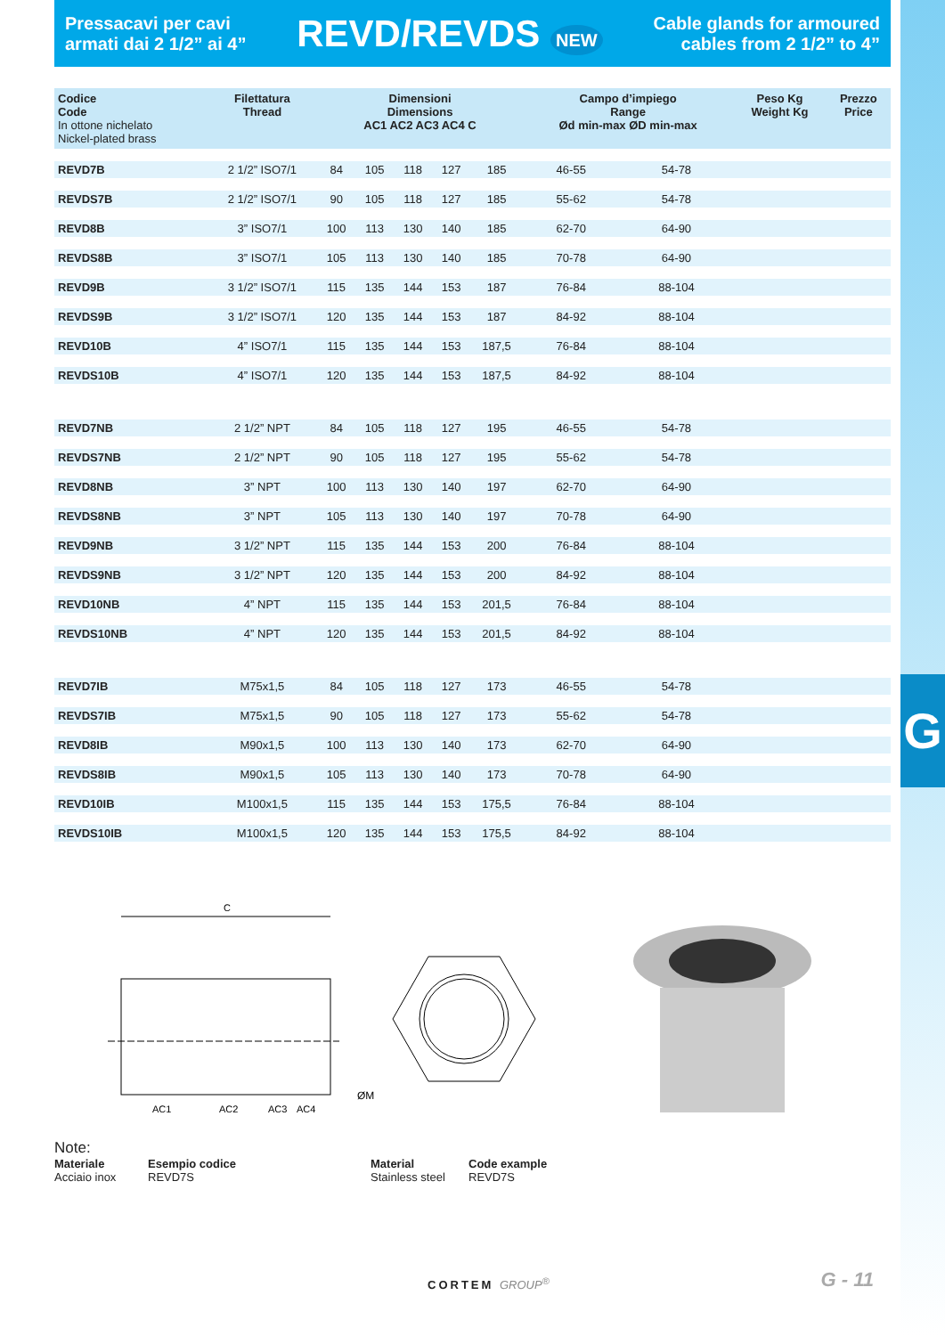G
Pressacavi per cavi
armati dai 2 1/2” ai 4”
REVD/REVDS NEW
Cable glands for armoured
cables from 2 1/2” to 4”
| Codice Code In ottone nichelato Nickel-plated brass | Filettatura Thread | Dimensioni Dimensions AC1 AC2 AC3 AC4 C | | | | | Campo d’impiego Range Ød min-max ØD min-max | | Peso Kg Weight Kg | Prezzo Price |
| --- | --- | --- | --- | --- | --- | --- | --- | --- | --- | --- |
| REVD7B | 2 1/2” ISO7/1 | 84 | 105 | 118 | 127 | 185 | 46-55 | 54-78 | | |
| REVDS7B | 2 1/2” ISO7/1 | 90 | 105 | 118 | 127 | 185 | 55-62 | 54-78 | | |
| REVD8B | 3” ISO7/1 | 100 | 113 | 130 | 140 | 185 | 62-70 | 64-90 | | |
| REVDS8B | 3” ISO7/1 | 105 | 113 | 130 | 140 | 185 | 70-78 | 64-90 | | |
| REVD9B | 3 1/2” ISO7/1 | 115 | 135 | 144 | 153 | 187 | 76-84 | 88-104 | | |
| REVDS9B | 3 1/2” ISO7/1 | 120 | 135 | 144 | 153 | 187 | 84-92 | 88-104 | | |
| REVD10B | 4” ISO7/1 | 115 | 135 | 144 | 153 | 187,5 | 76-84 | 88-104 | | |
| REVDS10B | 4” ISO7/1 | 120 | 135 | 144 | 153 | 187,5 | 84-92 | 88-104 | | |
| REVD7NB | 2 1/2” NPT | 84 | 105 | 118 | 127 | 195 | 46-55 | 54-78 | | |
| REVDS7NB | 2 1/2” NPT | 90 | 105 | 118 | 127 | 195 | 55-62 | 54-78 | | |
| REVD8NB | 3” NPT | 100 | 113 | 130 | 140 | 197 | 62-70 | 64-90 | | |
| REVDS8NB | 3” NPT | 105 | 113 | 130 | 140 | 197 | 70-78 | 64-90 | | |
| REVD9NB | 3 1/2” NPT | 115 | 135 | 144 | 153 | 200 | 76-84 | 88-104 | | |
| REVDS9NB | 3 1/2” NPT | 120 | 135 | 144 | 153 | 200 | 84-92 | 88-104 | | |
| REVD10NB | 4” NPT | 115 | 135 | 144 | 153 | 201,5 | 76-84 | 88-104 | | |
| REVDS10NB | 4” NPT | 120 | 135 | 144 | 153 | 201,5 | 84-92 | 88-104 | | |
| REVD7IB | M75x1,5 | 84 | 105 | 118 | 127 | 173 | 46-55 | 54-78 | | |
| REVDS7IB | M75x1,5 | 90 | 105 | 118 | 127 | 173 | 55-62 | 54-78 | | |
| REVD8IB | M90x1,5 | 100 | 113 | 130 | 140 | 173 | 62-70 | 64-90 | | |
| REVDS8IB | M90x1,5 | 105 | 113 | 130 | 140 | 173 | 70-78 | 64-90 | | |
| REVD10IB | M100x1,5 | 115 | 135 | 144 | 153 | 175,5 | 76-84 | 88-104 | | |
| REVDS10IB | M100x1,5 | 120 | 135 | 144 | 153 | 175,5 | 84-92 | 88-104 | | |
C
AC1
AC2
AC3
AC4
ØM
Note:
Materiale Esempio codice Material Code example
Acciaio inox REVD7S Stainless steel REVD7S
CORTEM GROUP<sup>®</sup> G - 11